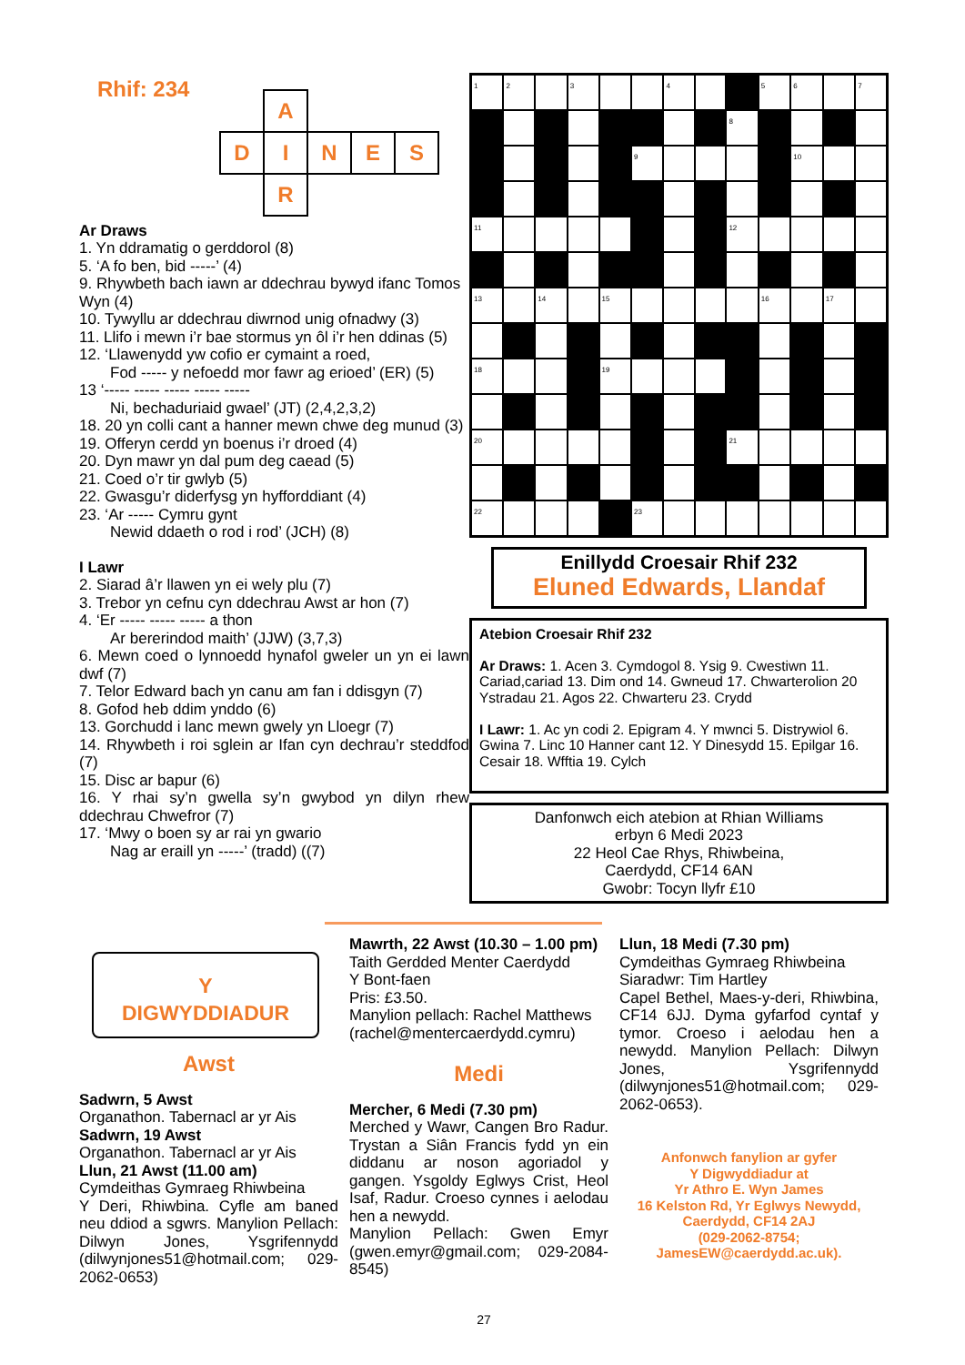Rhif: 234
| | A | | | |
| D | I | N | E | S |
| | R | | | |
Ar Draws
1. Yn ddramatig o gerddorol (8)
5. ‘A fo ben, bid -----’ (4)
9. Rhywbeth bach iawn ar ddechrau bywyd ifanc Tomos Wyn (4)
10. Tywyllu ar ddechrau diwrnod unig ofnadwy (3)
11. Llifo i mewn i’r bae stormus yn ôl i’r hen ddinas (5)
12. ‘Llawenydd yw cofio er cymaint a roed,
Fod ----- y nefoedd mor fawr ag erioed’ (ER) (5)
13 ‘----- ----- ----- ----- -----
Ni, bechaduriaid gwael’ (JT) (2,4,2,3,2)
18. 20 yn colli cant a hanner mewn chwe deg munud (3)
19. Offeryn cerdd yn boenus i’r droed (4)
20. Dyn mawr yn dal pum deg caead (5)
21. Coed o’r tir gwlyb (5)
22. Gwasgu’r diderfysg yn hyfforddiant (4)
23. ‘Ar ----- Cymru gynt
Newid ddaeth o rod i rod’ (JCH) (8)
I Lawr
2. Siarad â’r llawen yn ei wely plu (7)
3. Trebor yn cefnu cyn ddechrau Awst ar hon (7)
4. ‘Er ----- ----- ----- a thon
Ar bererindod maith’ (JJW) (3,7,3)
6. Mewn coed o lynnoedd hynafol gweler un yn ei lawn dwf (7)
7. Telor Edward bach yn canu am fan i ddisgyn (7)
8. Gofod heb ddim ynddo (6)
13. Gorchudd i lanc mewn gwely yn Lloegr (7)
14. Rhywbeth i roi sglein ar Ifan cyn dechrau’r steddfod (7)
15. Disc ar bapur (6)
16. Y rhai sy’n gwella sy’n gwybod yn dilyn rhew ddechrau Chwefror (7)
17. ‘Mwy o boen sy ar rai yn gwario
Nag ar eraill yn -----’ (tradd) ((7)
| 1 | 2 | | 3 | | | 4 | | | 5 | 6 | | 7 |
| | | | | | | | | 8 | | | | |
| | | | | | 9 | | | | | 10 | | |
| 11 | | | | | | | | 12 | | | | |
| 13 | | 14 | | 15 | | | | | 16 | | 17 | |
| 18 | | | | 19 | | | | | | | | |
| 20 | | | | | | | | 21 | | | | |
| 22 | | | | | 23 | | | | | | | |
Enillydd Croesair Rhif 232
Eluned Edwards, Llandaf
Atebion Croesair Rhif 232
Ar Draws: 1. Acen 3. Cymdogol 8. Ysig 9. Cwestiwn 11. Cariad,cariad 13. Dim ond 14. Gwneud 17. Chwarterolion 20 Ystradau 21. Agos 22. Chwarteru 23. Crydd
I Lawr: 1. Ac yn codi 2. Epigram 4. Y mwnci 5. Distrywiol 6. Gwina 7. Linc 10 Hanner cant 12. Y Dinesydd 15. Epilgar 16. Cesair 18. Wfftia 19. Cylch
Danfonwch eich atebion at Rhian Williams
erbyn 6 Medi 2023
22 Heol Cae Rhys, Rhiwbeina,
Caerdydd, CF14 6AN
Gwobr: Tocyn llyfr £10
Y
DIGWYDDIADUR
Awst
Sadwrn, 5 Awst
Organathon. Tabernacl ar yr Ais
Sadwrn, 19 Awst
Organathon. Tabernacl ar yr Ais
Llun, 21 Awst (11.00 am)
Cymdeithas Gymraeg Rhiwbeina
Y Deri, Rhiwbina. Cyfle am baned neu ddiod a sgwrs. Manylion Pellach: Dilwyn Jones, Ysgrifennydd (dilwynjones51@hotmail.com; 029-2062-0653)
Mawrth, 22 Awst (10.30 – 1.00 pm)
Taith Gerdded Menter Caerdydd
Y Bont-faen
Pris: £3.50.
Manylion pellach: Rachel Matthews (rachel@mentercaerdydd.cymru)
Medi
Mercher, 6 Medi (7.30 pm)
Merched y Wawr, Cangen Bro Radur. Trystan a Siân Francis fydd yn ein diddanu ar noson agoriadol y gangen. Ysgoldy Eglwys Crist, Heol Isaf, Radur. Croeso cynnes i aelodau hen a newydd.
Manylion Pellach: Gwen Emyr (gwen.emyr@gmail.com; 029-2084-8545)
Llun, 18 Medi (7.30 pm)
Cymdeithas Gymraeg Rhiwbeina
Siaradwr: Tim Hartley
Capel Bethel, Maes-y-deri, Rhiwbina, CF14 6JJ. Dyma gyfarfod cyntaf y tymor. Croeso i aelodau hen a newydd. Manylion Pellach: Dilwyn Jones, Ysgrifennydd (dilwynjones51@hotmail.com; 029-2062-0653).
Anfonwch fanylion ar gyfer
Y Digwyddiadur at
Yr Athro E. Wyn James
16 Kelston Rd, Yr Eglwys Newydd,
Caerdydd, CF14 2AJ
(029-2062-8754;
JamesEW@caerdydd.ac.uk).
27